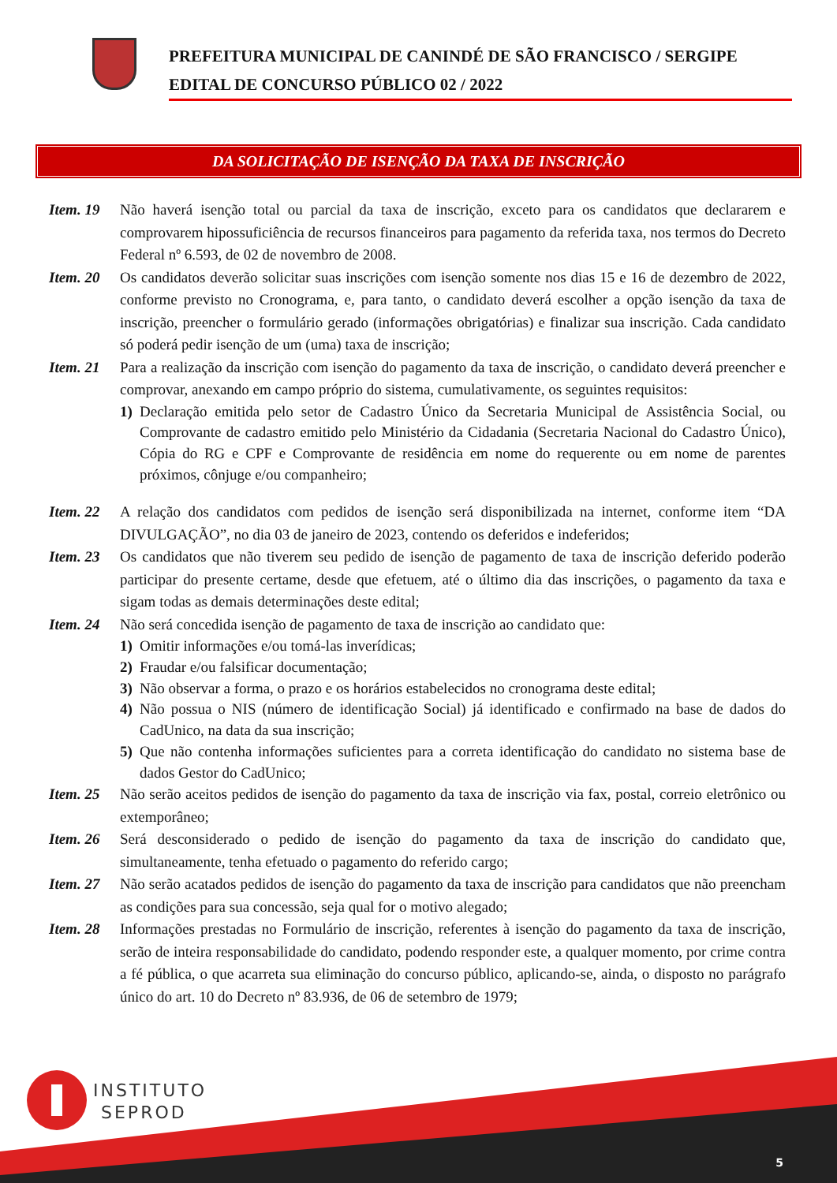PREFEITURA MUNICIPAL DE CANINDÉ DE SÃO FRANCISCO / SERGIPE
EDITAL DE CONCURSO PÚBLICO 02 / 2022
DA SOLICITAÇÃO DE ISENÇÃO DA TAXA DE INSCRIÇÃO
Item. 19
Não haverá isenção total ou parcial da taxa de inscrição, exceto para os candidatos que declararem e comprovarem hipossuficiência de recursos financeiros para pagamento da referida taxa, nos termos do Decreto Federal nº 6.593, de 02 de novembro de 2008.
Item. 20
Os candidatos deverão solicitar suas inscrições com isenção somente nos dias 15 e 16 de dezembro de 2022, conforme previsto no Cronograma, e, para tanto, o candidato deverá escolher a opção isenção da taxa de inscrição, preencher o formulário gerado (informações obrigatórias) e finalizar sua inscrição. Cada candidato só poderá pedir isenção de um (uma) taxa de inscrição;
Item. 21
Para a realização da inscrição com isenção do pagamento da taxa de inscrição, o candidato deverá preencher e comprovar, anexando em campo próprio do sistema, cumulativamente, os seguintes requisitos:
1) Declaração emitida pelo setor de Cadastro Único da Secretaria Municipal de Assistência Social, ou Comprovante de cadastro emitido pelo Ministério da Cidadania (Secretaria Nacional do Cadastro Único), Cópia do RG e CPF e Comprovante de residência em nome do requerente ou em nome de parentes próximos, cônjuge e/ou companheiro;
Item. 22
A relação dos candidatos com pedidos de isenção será disponibilizada na internet, conforme item “DA DIVULGAÇÃO”, no dia 03 de janeiro de 2023, contendo os deferidos e indeferidos;
Item. 23
Os candidatos que não tiverem seu pedido de isenção de pagamento de taxa de inscrição deferido poderão participar do presente certame, desde que efetuem, até o último dia das inscrições, o pagamento da taxa e sigam todas as demais determinações deste edital;
Item. 24
Não será concedida isenção de pagamento de taxa de inscrição ao candidato que:
1) Omitir informações e/ou tomá-las inverídicas;
2) Fraudar e/ou falsificar documentação;
3) Não observar a forma, o prazo e os horários estabelecidos no cronograma deste edital;
4) Não possua o NIS (número de identificação Social) já identificado e confirmado na base de dados do CadUnico, na data da sua inscrição;
5) Que não contenha informações suficientes para a correta identificação do candidato no sistema base de dados Gestor do CadUnico;
Item. 25
Não serão aceitos pedidos de isenção do pagamento da taxa de inscrição via fax, postal, correio eletrônico ou extemporâneo;
Item. 26
Será desconsiderado o pedido de isenção do pagamento da taxa de inscrição do candidato que, simultaneamente, tenha efetuado o pagamento do referido cargo;
Item. 27
Não serão acatados pedidos de isenção do pagamento da taxa de inscrição para candidatos que não preencham as condições para sua concessão, seja qual for o motivo alegado;
Item. 28
Informações prestadas no Formulário de inscrição, referentes à isenção do pagamento da taxa de inscrição, serão de inteira responsabilidade do candidato, podendo responder este, a qualquer momento, por crime contra a fé pública, o que acarreta sua eliminação do concurso público, aplicando-se, ainda, o disposto no parágrafo único do art. 10 do Decreto nº 83.936, de 06 de setembro de 1979;
INSTITUTO
SEPROD
5